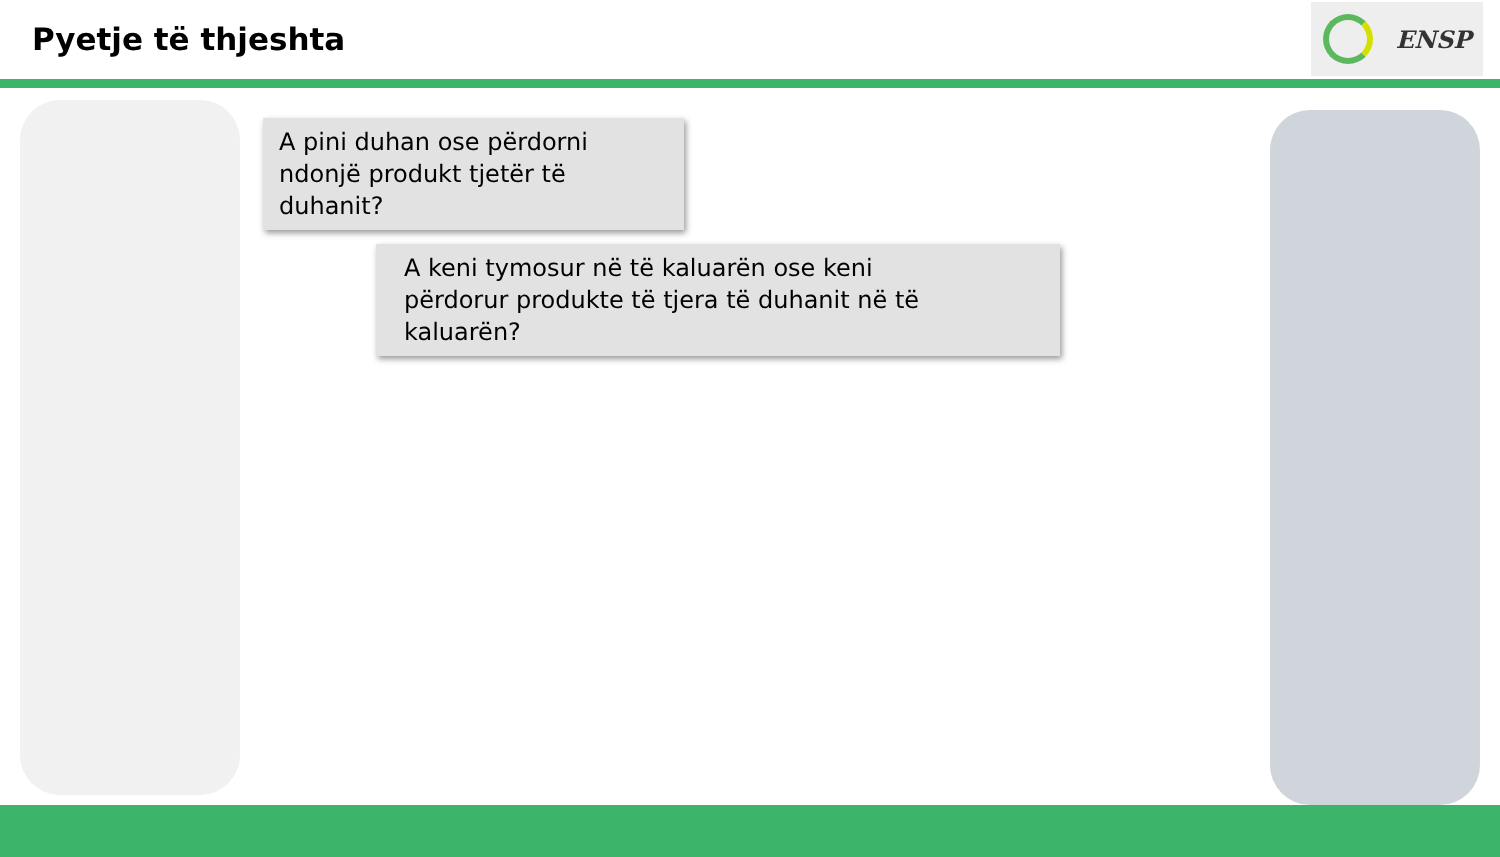Pyetje të thjeshta
ENSP
A pini duhan ose përdorni ndonjë produkt tjetër të duhanit?
A keni tymosur në të kaluarën ose keni
përdorur produkte të tjera të duhanit në të
kaluarën?